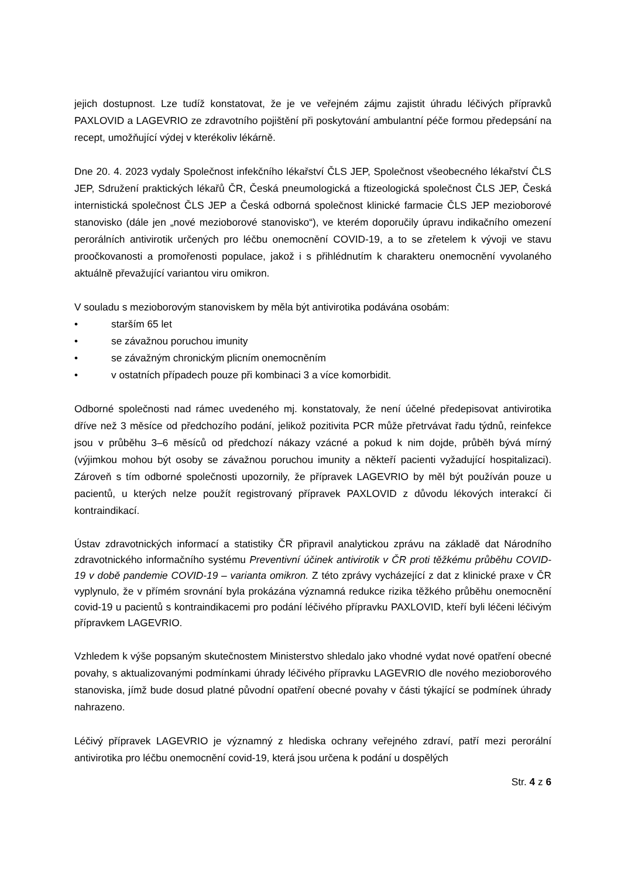jejich dostupnost. Lze tudíž konstatovat, že je ve veřejném zájmu zajistit úhradu léčivých přípravků PAXLOVID a LAGEVRIO ze zdravotního pojištění při poskytování ambulantní péče formou předepsání na recept, umožňující výdej v kterékoliv lékárně.
Dne 20. 4. 2023 vydaly Společnost infekčního lékařství ČLS JEP, Společnost všeobecného lékařství ČLS JEP, Sdružení praktických lékařů ČR, Česká pneumologická a ftizeologická společnost ČLS JEP, Česká internistická společnost ČLS JEP a Česká odborná společnost klinické farmacie ČLS JEP mezioborové stanovisko (dále jen „nové mezioborové stanovisko“), ve kterém doporučily úpravu indikačního omezení perorálních antivirotik určených pro léčbu onemocnění COVID-19, a to se zřetelem k vývoji ve stavu proočkovanosti a promořenosti populace, jakož i s přihlédnutím k charakteru onemocnění vyvolaného aktuálně převažující variantou viru omikron.
V souladu s mezioborovým stanoviskem by měla být antivirotika podávána osobám:
• starším 65 let
• se závažnou poruchou imunity
• se závažným chronickým plicním onemocněním
• v ostatních případech pouze při kombinaci 3 a více komorbidit.
Odborné společnosti nad rámec uvedeného mj. konstatovaly, že není účelné předepisovat antivirotika dříve než 3 měsíce od předchozího podání, jelikož pozitivita PCR může přetrvávat řadu týdnů, reinfekce jsou v průběhu 3–6 měsíců od předchozí nákazy vzácné a pokud k nim dojde, průběh bývá mírný (výjimkou mohou být osoby se závažnou poruchou imunity a někteří pacienti vyžadující hospitalizaci). Zároveň s tím odborné společnosti upozornily, že přípravek LAGEVRIO by měl být používán pouze u pacientů, u kterých nelze použít registrovaný přípravek PAXLOVID z důvodu lékových interakcí či kontraindikací.
Ústav zdravotnických informací a statistiky ČR připravil analytickou zprávu na základě dat Národního zdravotnického informačního systému Preventivní účinek antivirotik v ČR proti těžkému průběhu COVID-19 v době pandemie COVID-19 – varianta omikron. Z této zprávy vycházející z dat z klinické praxe v ČR vyplynulo, že v přímém srovnání byla prokázána významná redukce rizika těžkého průběhu onemocnění covid-19 u pacientů s kontraindikacemi pro podání léčivého přípravku PAXLOVID, kteří byli léčeni léčivým přípravkem LAGEVRIO.
Vzhledem k výše popsaným skutečnostem Ministerstvo shledalo jako vhodné vydat nové opatření obecné povahy, s aktualizovanými podmínkami úhrady léčivého přípravku LAGEVRIO dle nového mezioborového stanoviska, jímž bude dosud platné původní opatření obecné povahy v části týkající se podmínek úhrady nahrazeno.
Léčivý přípravek LAGEVRIO je významný z hlediska ochrany veřejného zdraví, patří mezi perorální antivirotika pro léčbu onemocnění covid-19, která jsou určena k podání u dospělých
Str. 4 z 6